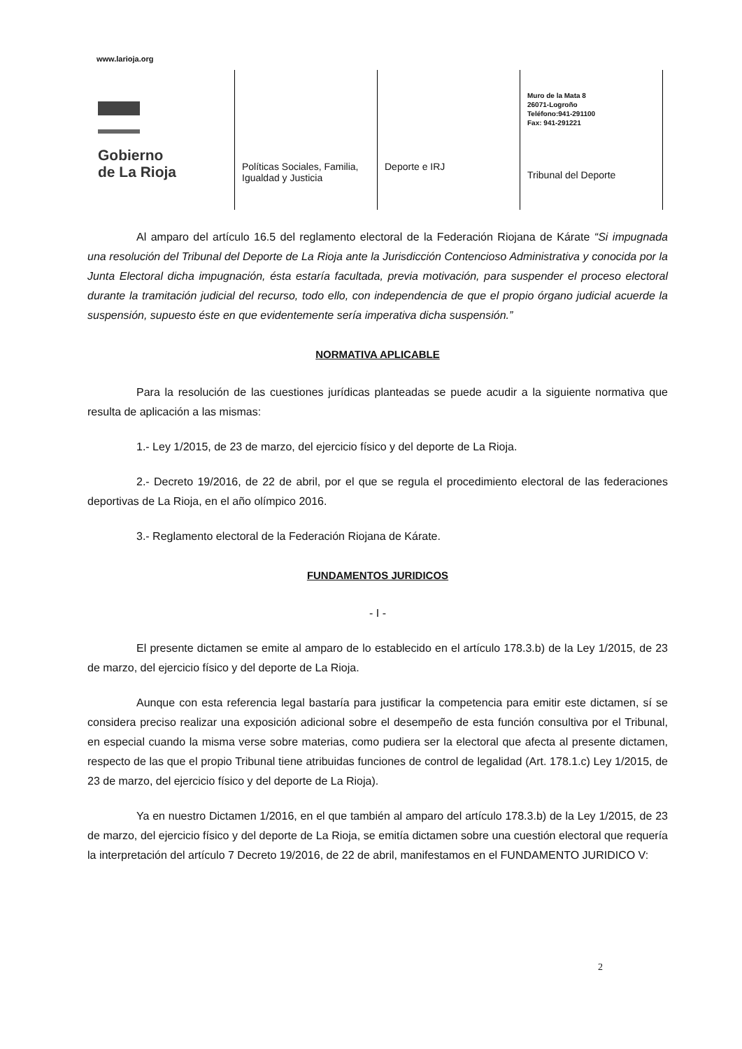www.larioja.org
Gobierno
de La Rioja
Políticas Sociales, Familia, Igualdad y Justicia
Deporte e IRJ
Muro de la Mata 8
26071-Logroño
Teléfono:941-291100
Fax: 941-291221
Tribunal del Deporte
Al amparo del artículo 16.5 del reglamento electoral de la Federación Riojana de Kárate “Si impugnada una resolución del Tribunal del Deporte de La Rioja ante la Jurisdicción Contencioso Administrativa y conocida por la Junta Electoral dicha impugnación, ésta estaría facultada, previa motivación, para suspender el proceso electoral durante la tramitación judicial del recurso, todo ello, con independencia de que el propio órgano judicial acuerde la suspensión, supuesto éste en que evidentemente sería imperativa dicha suspensión.”
NORMATIVA APLICABLE
Para la resolución de las cuestiones jurídicas planteadas se puede acudir a la siguiente normativa que resulta de aplicación a las mismas:
1.- Ley 1/2015, de 23 de marzo, del ejercicio físico y del deporte de La Rioja.
2.- Decreto 19/2016, de 22 de abril, por el que se regula el procedimiento electoral de las federaciones deportivas de La Rioja, en el año olímpico 2016.
3.- Reglamento electoral de la Federación Riojana de Kárate.
FUNDAMENTOS JURIDICOS
- I -
El presente dictamen se emite al amparo de lo establecido en el artículo 178.3.b) de la Ley 1/2015, de 23 de marzo, del ejercicio físico y del deporte de La Rioja.
Aunque con esta referencia legal bastaría para justificar la competencia para emitir este dictamen, sí se considera preciso realizar una exposición adicional sobre el desempeño de esta función consultiva por el Tribunal, en especial cuando la misma verse sobre materias, como pudiera ser la electoral que afecta al presente dictamen, respecto de las que el propio Tribunal tiene atribuidas funciones de control de legalidad (Art. 178.1.c) Ley 1/2015, de 23 de marzo, del ejercicio físico y del deporte de La Rioja).
Ya en nuestro Dictamen 1/2016, en el que también al amparo del artículo 178.3.b) de la Ley 1/2015, de 23 de marzo, del ejercicio físico y del deporte de La Rioja, se emitía dictamen sobre una cuestión electoral que requería la interpretación del artículo 7 Decreto 19/2016, de 22 de abril, manifestamos en el FUNDAMENTO JURIDICO V:
2